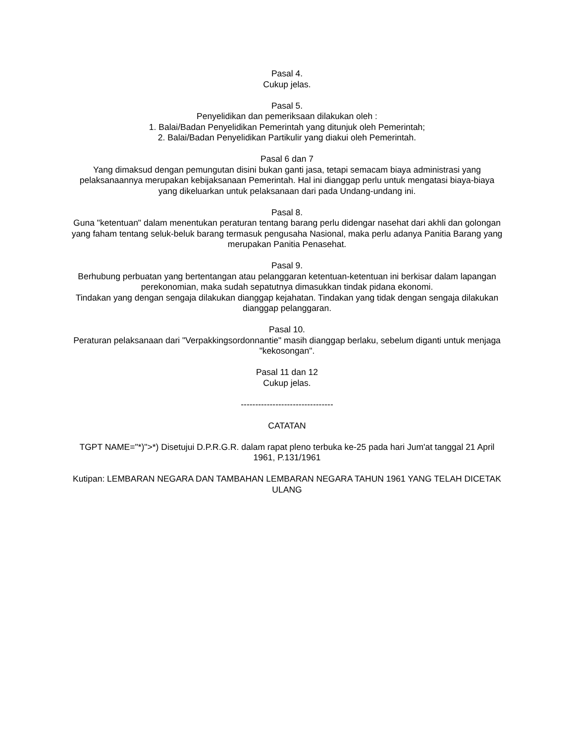Pasal 4.
Cukup jelas.
Pasal 5.
Penyelidikan dan pemeriksaan dilakukan oleh :
1. Balai/Badan Penyelidikan Pemerintah yang ditunjuk oleh Pemerintah;
2. Balai/Badan Penyelidikan Partikulir yang diakui oleh Pemerintah.
Pasal 6 dan 7
Yang dimaksud dengan pemungutan disini bukan ganti jasa, tetapi semacam biaya administrasi yang pelaksanaannya merupakan kebijaksanaan Pemerintah. Hal ini dianggap perlu untuk mengatasi biaya-biaya yang dikeluarkan untuk pelaksanaan dari pada Undang-undang ini.
Pasal 8.
Guna "ketentuan" dalam menentukan peraturan tentang barang perlu didengar nasehat dari akhli dan golongan yang faham tentang seluk-beluk barang termasuk pengusaha Nasional, maka perlu adanya Panitia Barang yang merupakan Panitia Penasehat.
Pasal 9.
Berhubung perbuatan yang bertentangan atau pelanggaran ketentuan-ketentuan ini berkisar dalam lapangan perekonomian, maka sudah sepatutnya dimasukkan tindak pidana ekonomi.
Tindakan yang dengan sengaja dilakukan dianggap kejahatan. Tindakan yang tidak dengan sengaja dilakukan dianggap pelanggaran.
Pasal 10.
Peraturan pelaksanaan dari "Verpakkingsordonnantie" masih dianggap berlaku, sebelum diganti untuk menjaga "kekosongan".
Pasal 11 dan 12
Cukup jelas.
--------------------------------
CATATAN
TGPT NAME="*)">*) Disetujui D.P.R.G.R. dalam rapat pleno terbuka ke-25 pada hari Jum'at tanggal 21 April 1961, P.131/1961
Kutipan: LEMBARAN NEGARA DAN TAMBAHAN LEMBARAN NEGARA TAHUN 1961 YANG TELAH DICETAK ULANG